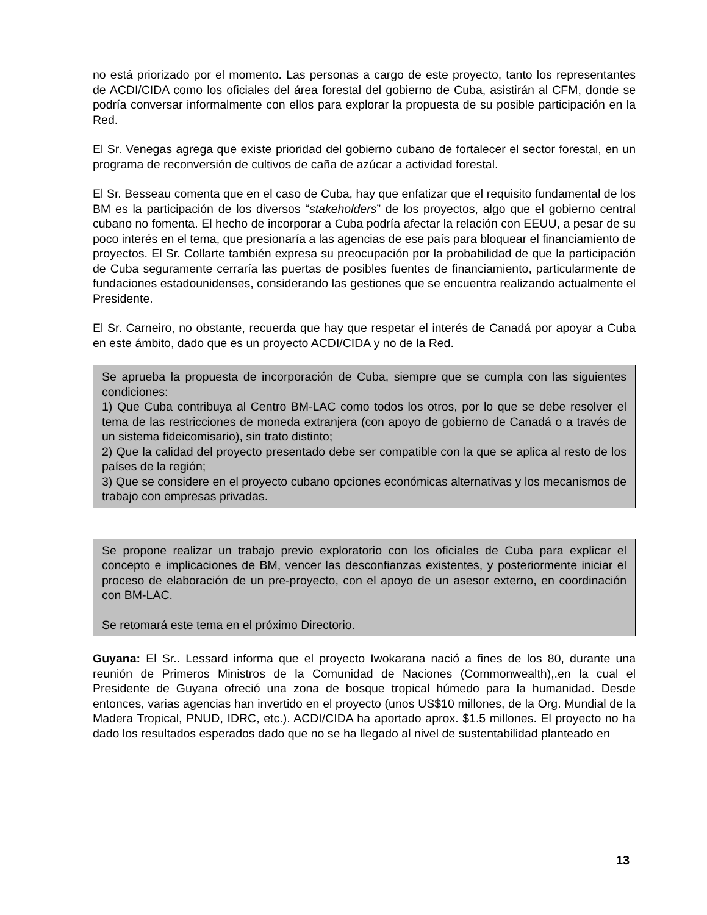no está priorizado por el momento. Las personas a cargo de este proyecto, tanto los representantes de ACDI/CIDA como los oficiales del área forestal del gobierno de Cuba, asistirán al CFM, donde se podría conversar informalmente con ellos para explorar la propuesta de su posible participación en la Red.
El Sr. Venegas agrega que existe prioridad del gobierno cubano de fortalecer el sector forestal, en un programa de reconversión de cultivos de caña de azúcar a actividad forestal.
El Sr. Besseau comenta que en el caso de Cuba, hay que enfatizar que el requisito fundamental de los BM es la participación de los diversos “stakeholders” de los proyectos, algo que el gobierno central cubano no fomenta. El hecho de incorporar a Cuba podría afectar la relación con EEUU, a pesar de su poco interés en el tema, que presionaría a las agencias de ese país para bloquear el financiamiento de proyectos. El Sr. Collarte también expresa su preocupación por la probabilidad de que la participación de Cuba seguramente cerraría las puertas de posibles fuentes de financiamiento, particularmente de fundaciones estadounidenses, considerando las gestiones que se encuentra realizando actualmente el Presidente.
El Sr. Carneiro, no obstante, recuerda que hay que respetar el interés de Canadá por apoyar a Cuba en este ámbito, dado que es un proyecto ACDI/CIDA y no de la Red.
Se aprueba la propuesta de incorporación de Cuba, siempre que se cumpla con las siguientes condiciones:
1) Que Cuba contribuya al Centro BM-LAC como todos los otros, por lo que se debe resolver el tema de las restricciones de moneda extranjera (con apoyo de gobierno de Canadá o a través de un sistema fideicomisario), sin trato distinto;
2) Que la calidad del proyecto presentado debe ser compatible con la que se aplica al resto de los países de la región;
3) Que se considere en el proyecto cubano opciones económicas alternativas y los mecanismos de trabajo con empresas privadas.
Se propone realizar un trabajo previo exploratorio con los oficiales de Cuba para explicar el concepto e implicaciones de BM, vencer las desconfianzas existentes, y posteriormente iniciar el proceso de elaboración de un pre-proyecto, con el apoyo de un asesor externo, en coordinación con BM-LAC.
Se retomará este tema en el próximo Directorio.
Guyana: El Sr.. Lessard informa que el proyecto Iwokarana nació a fines de los 80, durante una reunión de Primeros Ministros de la Comunidad de Naciones (Commonwealth),.en la cual el Presidente de Guyana ofreció una zona de bosque tropical húmedo para la humanidad. Desde entonces, varias agencias han invertido en el proyecto (unos US$10 millones, de la Org. Mundial de la Madera Tropical, PNUD, IDRC, etc.). ACDI/CIDA ha aportado aprox. $1.5 millones. El proyecto no ha dado los resultados esperados dado que no se ha llegado al nivel de sustentabilidad planteado en
13